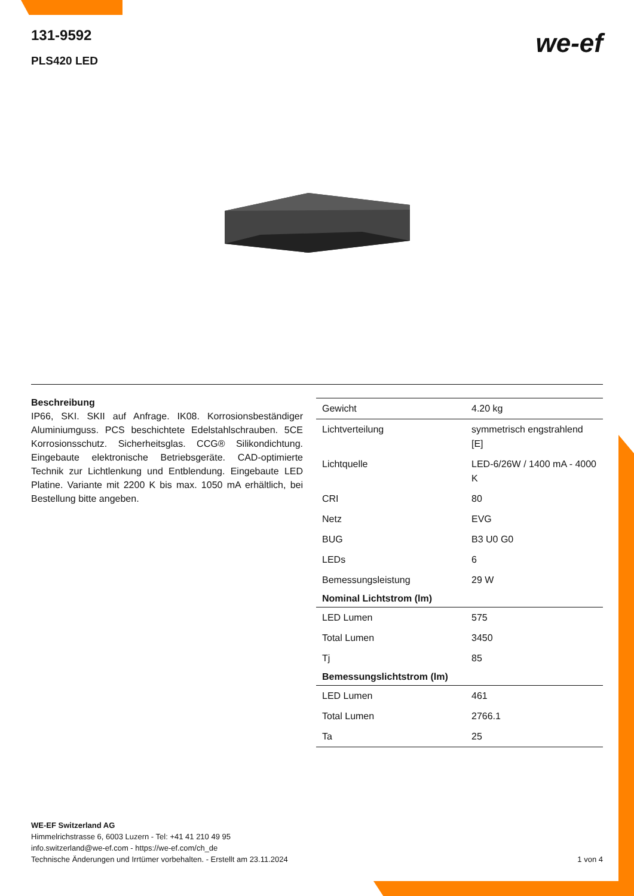131-9592
PLS420 LED
we-ef
Beschreibung
IP66, SKI. SKII auf Anfrage. IK08. Korrosionsbeständiger Aluminiumguss. PCS beschichtete Edelstahlschrauben. 5CE Korrosionsschutz. Sicherheitsglas. CCG® Silikondichtung. Eingebaute elektronische Betriebsgeräte. CAD-optimierte Technik zur Lichtlenkung und Entblendung. Eingebaute LED Platine. Variante mit 2200 K bis max. 1050 mA erhältlich, bei Bestellung bitte angeben.
| Gewicht | 4.20 kg |
| Lichtverteilung | symmetrisch engstrahlend [E] |
| Lichtquelle | LED-6/26W / 1400 mA - 4000 K |
| CRI | 80 |
| Netz | EVG |
| BUG | B3 U0 G0 |
| LEDs | 6 |
| Bemessungsleistung | 29 W |
| Nominal Lichtstrom (lm) | |
| LED Lumen | 575 |
| Total Lumen | 3450 |
| Tj | 85 |
| Bemessungslichtstrom (lm) | |
| LED Lumen | 461 |
| Total Lumen | 2766.1 |
| Ta | 25 |
WE-EF Switzerland AG
Himmelrichstrasse 6, 6003 Luzern - Tel: +41 41 210 49 95
info.switzerland@we-ef.com - https://we-ef.com/ch_de
Technische Änderungen und Irrtümer vorbehalten. - Erstellt am 23.11.2024 1 von 4